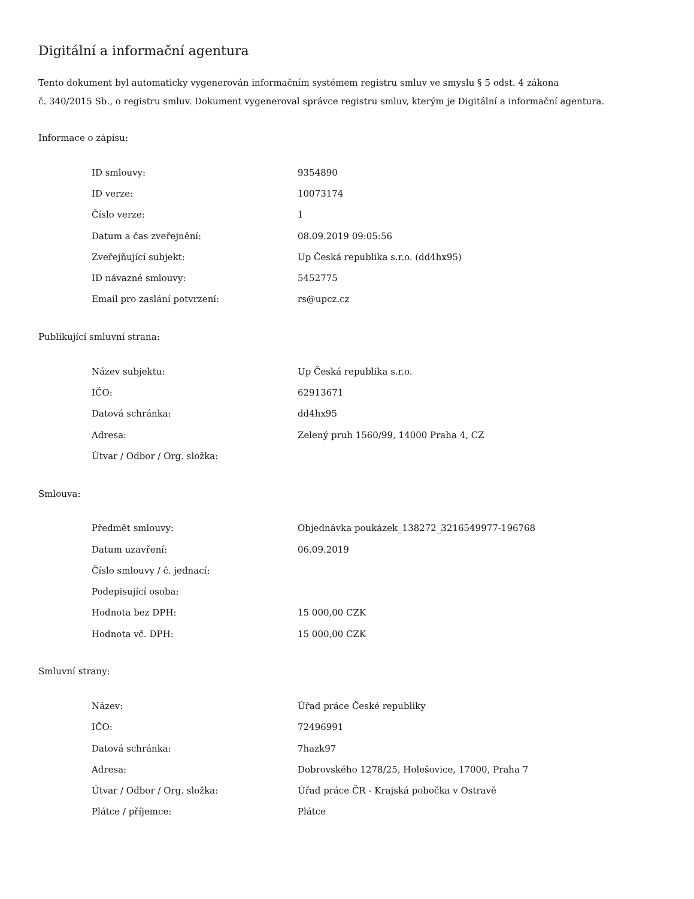Digitální a informační agentura
Tento dokument byl automaticky vygenerován informačním systémem registru smluv ve smyslu § 5 odst. 4 zákona
č. 340/2015 Sb., o registru smluv. Dokument vygeneroval správce registru smluv, kterým je Digitální a informační agentura.
Informace o zápisu:
| ID smlouvy: | 9354890 |
| ID verze: | 10073174 |
| Číslo verze: | 1 |
| Datum a čas zveřejnění: | 08.09.2019 09:05:56 |
| Zveřejňující subjekt: | Up Česká republika s.r.o. (dd4hx95) |
| ID návazné smlouvy: | 5452775 |
| Email pro zaslání potvrzení: | rs@upcz.cz |
Publikující smluvní strana:
| Název subjektu: | Up Česká republika s.r.o. |
| IČO: | 62913671 |
| Datová schránka: | dd4hx95 |
| Adresa: | Zelený pruh 1560/99, 14000 Praha 4, CZ |
| Útvar / Odbor / Org. složka: | |
Smlouva:
| Předmět smlouvy: | Objednávka poukázek_138272_3216549977-196768 |
| Datum uzavření: | 06.09.2019 |
| Číslo smlouvy / č. jednací: | |
| Podepisující osoba: | |
| Hodnota bez DPH: | 15 000,00 CZK |
| Hodnota vč. DPH: | 15 000,00 CZK |
Smluvní strany:
| Název: | Úřad práce České republiky |
| IČO: | 72496991 |
| Datová schránka: | 7hazk97 |
| Adresa: | Dobrovského 1278/25, Holešovice, 17000, Praha 7 |
| Útvar / Odbor / Org. složka: | Úřad práce ČR - Krajská pobočka v Ostravě |
| Plátce / příjemce: | Plátce |